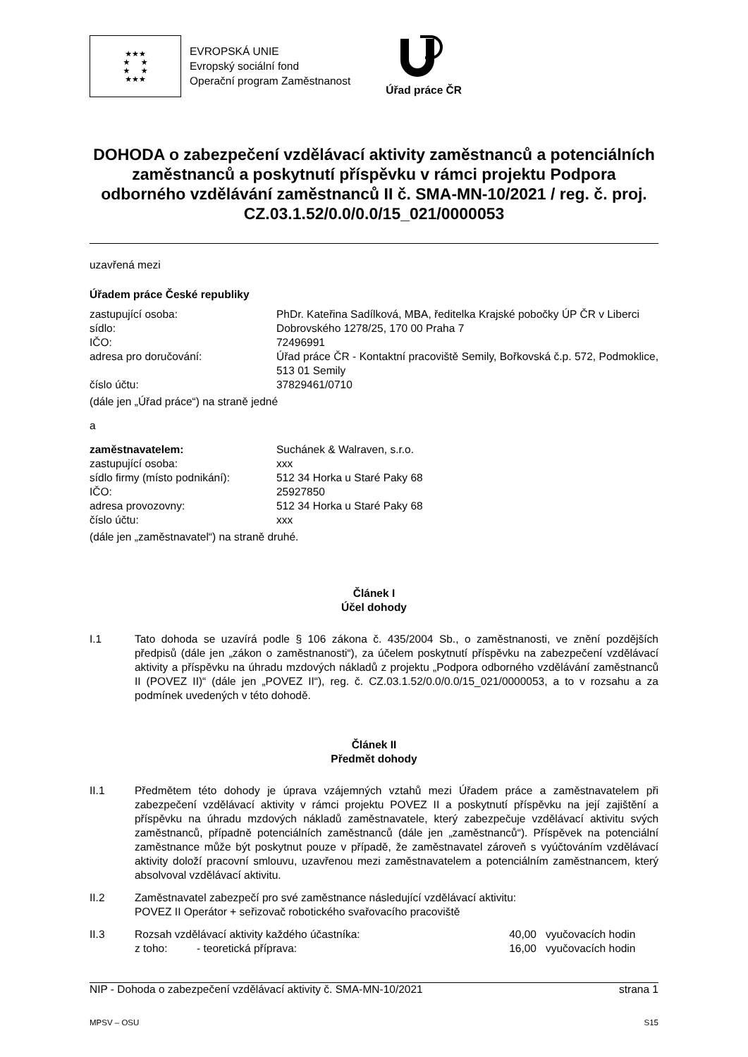★★★
★ ★
★ ★
★★★
EVROPSKÁ UNIE
Evropský sociální fond
Operační program Zaměstnanost
Úřad práce ČR
DOHODA o zabezpečení vzdělávací aktivity zaměstnanců a potenciálních zaměstnanců a poskytnutí příspěvku v rámci projektu Podpora odborného vzdělávání zaměstnanců II č. SMA-MN-10/2021 / reg. č. proj. CZ.03.1.52/0.0/0.0/15_021/0000053
uzavřená mezi
Úřadem práce České republiky
zastupující osoba: PhDr. Kateřina Sadílková, MBA, ředitelka Krajské pobočky ÚP ČR v Liberci
sídlo: Dobrovského 1278/25, 170 00 Praha 7
IČO: 72496991
adresa pro doručování: Úřad práce ČR - Kontaktní pracoviště Semily, Bořkovská č.p. 572, Podmoklice, 513 01 Semily
číslo účtu: 37829461/0710
(dále jen „Úřad práce“) na straně jedné
a
zaměstnavatelem: Suchánek & Walraven, s.r.o.
zastupující osoba: xxx
sídlo firmy (místo podnikání): 512 34 Horka u Staré Paky 68
IČO: 25927850
adresa provozovny: 512 34 Horka u Staré Paky 68
číslo účtu: xxx
(dále jen „zaměstnavatel“) na straně druhé.
Článek I
Účel dohody
I.1 Tato dohoda se uzavírá podle § 106 zákona č. 435/2004 Sb., o zaměstnanosti, ve znění pozdějších předpisů (dále jen „zákon o zaměstnanosti“), za účelem poskytnutí příspěvku na zabezpečení vzdělávací aktivity a příspěvku na úhradu mzdových nákladů z projektu „Podpora odborného vzdělávání zaměstnanců II (POVEZ II)“ (dále jen „POVEZ II“), reg. č. CZ.03.1.52/0.0/0.0/15_021/0000053, a to v rozsahu a za podmínek uvedených v této dohodě.
Článek II
Předmět dohody
II.1 Předmětem této dohody je úprava vzájemných vztahů mezi Úřadem práce a zaměstnavatelem při zabezpečení vzdělávací aktivity v rámci projektu POVEZ II a poskytnutí příspěvku na její zajištění a příspěvku na úhradu mzdových nákladů zaměstnavatele, který zabezpečuje vzdělávací aktivitu svých zaměstnanců, případně potenciálních zaměstnanců (dále jen „zaměstnanců“). Příspěvek na potenciální zaměstnance může být poskytnut pouze v případě, že zaměstnavatel zároveň s vyúčtováním vzdělávací aktivity doloží pracovní smlouvu, uzavřenou mezi zaměstnavatelem a potenciálním zaměstnancem, který absolvoval vzdělávací aktivitu.
II.2 Zaměstnavatel zabezpečí pro své zaměstnance následující vzdělávací aktivitu:
POVEZ II Operátor + seřizovač robotického svařovacího pracoviště
II.3 Rozsah vzdělávací aktivity každého účastníka: 40,00 vyučovacích hodin
z toho: - teoretická příprava: 16,00 vyučovacích hodin
NIP - Dohoda o zabezpečení vzdělávací aktivity č. SMA-MN-10/2021 strana 1
MPSV – OSU S15